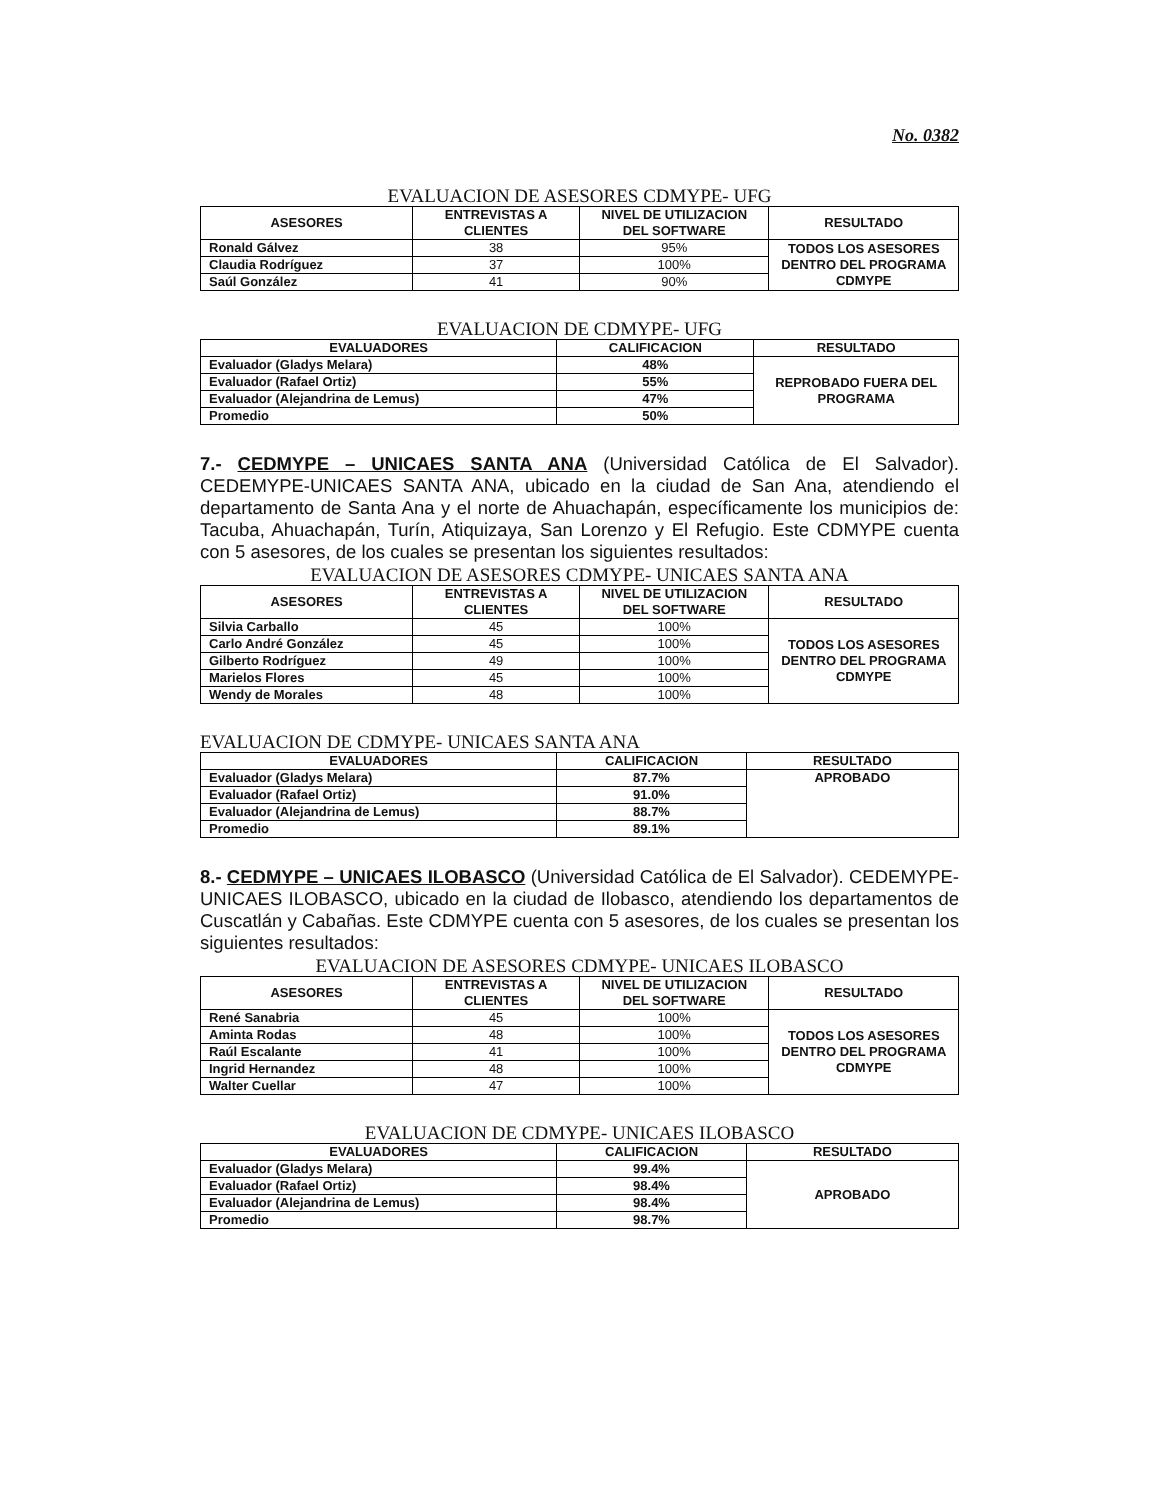No. 0382
EVALUACION DE ASESORES CDMYPE- UFG
| ASESORES | ENTREVISTAS A CLIENTES | NIVEL DE UTILIZACION DEL SOFTWARE | RESULTADO |
| --- | --- | --- | --- |
| Ronald Gálvez | 38 | 95% | TODOS LOS ASESORES DENTRO DEL PROGRAMA CDMYPE |
| Claudia Rodríguez | 37 | 100% | |
| Saúl González | 41 | 90% | |
EVALUACION DE CDMYPE- UFG
| EVALUADORES | CALIFICACION | RESULTADO |
| --- | --- | --- |
| Evaluador (Gladys Melara) | 48% | REPROBADO FUERA DEL PROGRAMA |
| Evaluador (Rafael Ortiz) | 55% | |
| Evaluador (Alejandrina de Lemus) | 47% | |
| Promedio | 50% | |
7.- CEDMYPE – UNICAES SANTA ANA (Universidad Católica de El Salvador). CEDEMYPE-UNICAES SANTA ANA, ubicado en la ciudad de San Ana, atendiendo el departamento de Santa Ana y el norte de Ahuachapán, específicamente los municipios de: Tacuba, Ahuachapán, Turín, Atiquizaya, San Lorenzo y El Refugio. Este CDMYPE cuenta con 5 asesores, de los cuales se presentan los siguientes resultados:
EVALUACION DE ASESORES CDMYPE- UNICAES SANTA ANA
| ASESORES | ENTREVISTAS A CLIENTES | NIVEL DE UTILIZACION DEL SOFTWARE | RESULTADO |
| --- | --- | --- | --- |
| Silvia Carballo | 45 | 100% | TODOS LOS ASESORES DENTRO DEL PROGRAMA CDMYPE |
| Carlo André González | 45 | 100% | |
| Gilberto Rodríguez | 49 | 100% | |
| Marielos Flores | 45 | 100% | |
| Wendy de Morales | 48 | 100% | |
EVALUACION DE CDMYPE- UNICAES SANTA ANA
| EVALUADORES | CALIFICACION | RESULTADO |
| --- | --- | --- |
| Evaluador (Gladys Melara) | 87.7% | APROBADO |
| Evaluador (Rafael Ortiz) | 91.0% | |
| Evaluador (Alejandrina de Lemus) | 88.7% | |
| Promedio | 89.1% | |
8.- CEDMYPE – UNICAES ILOBASCO (Universidad Católica de El Salvador). CEDEMYPE-UNICAES ILOBASCO, ubicado en la ciudad de Ilobasco, atendiendo los departamentos de Cuscatlán y Cabañas. Este CDMYPE cuenta con 5 asesores, de los cuales se presentan los siguientes resultados:
EVALUACION DE ASESORES CDMYPE- UNICAES ILOBASCO
| ASESORES | ENTREVISTAS A CLIENTES | NIVEL DE UTILIZACION DEL SOFTWARE | RESULTADO |
| --- | --- | --- | --- |
| René Sanabria | 45 | 100% | TODOS LOS ASESORES DENTRO DEL PROGRAMA CDMYPE |
| Aminta Rodas | 48 | 100% | |
| Raúl Escalante | 41 | 100% | |
| Ingrid Hernandez | 48 | 100% | |
| Walter Cuellar | 47 | 100% | |
EVALUACION DE CDMYPE- UNICAES ILOBASCO
| EVALUADORES | CALIFICACION | RESULTADO |
| --- | --- | --- |
| Evaluador (Gladys Melara) | 99.4% | APROBADO |
| Evaluador (Rafael Ortiz) | 98.4% | |
| Evaluador (Alejandrina de Lemus) | 98.4% | |
| Promedio | 98.7% | |